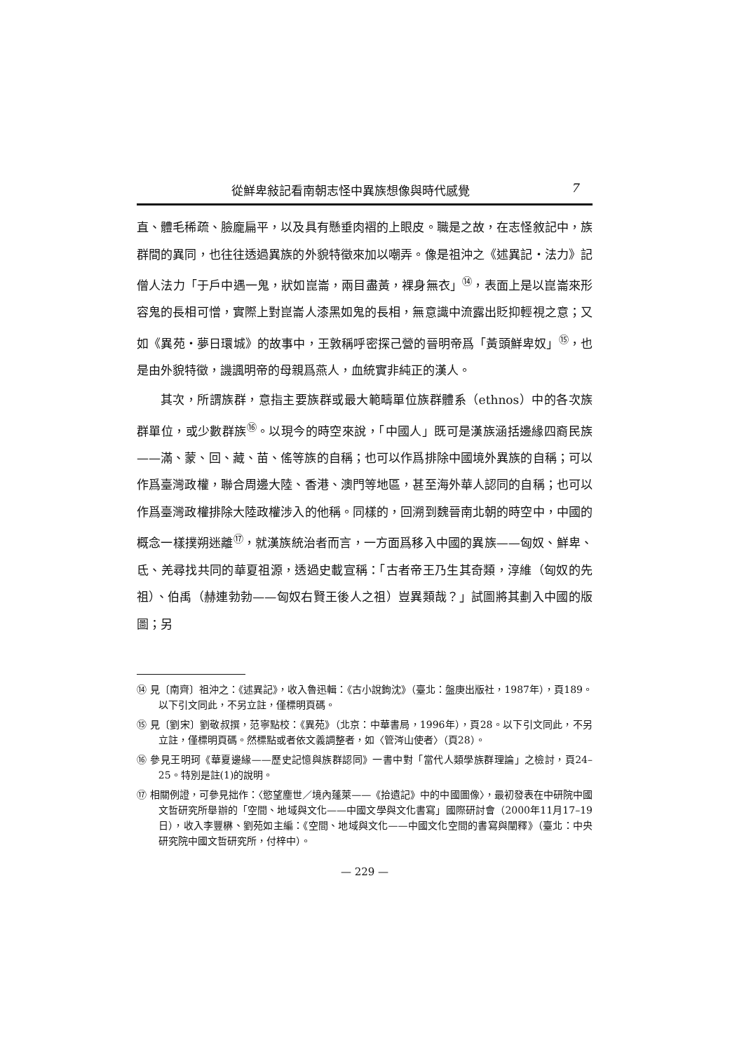從鮮卑敍記看南朝志怪中異族想像與時代感覺 7
直、體毛稀疏、臉龐扁平，以及具有懸垂肉褶的上眼皮。職是之故，在志怪敘記中，族群間的異同，也往往透過異族的外貌特徵來加以嘲弄。像是祖沖之《述異記・法力》記僧人法力「于戶中遇一鬼，狀如崑崙，兩目盡黃，裸身無衣」<sup>⑭</sup>，表面上是以崑崙來形容鬼的長相可憎，實際上對崑崙人漆黑如鬼的長相，無意識中流露出貶抑輕視之意；又如《異苑・夢日環城》的故事中，王敦稱呼密探己營的晉明帝爲「黃頭鮮卑奴」<sup>⑮</sup>，也是由外貌特徵，譏諷明帝的母親爲燕人，血統實非純正的漢人。
其次，所謂族群，意指主要族群或最大範疇單位族群體系（ethnos）中的各次族群單位，或少數群族<sup>⑯</sup>。以現今的時空來說，「中國人」既可是漢族涵括邊緣四裔民族——滿、蒙、回、藏、苗、傜等族的自稱；也可以作爲排除中國境外異族的自稱；可以作爲臺灣政權，聯合周邊大陸、香港、澳門等地區，甚至海外華人認同的自稱；也可以作爲臺灣政權排除大陸政權涉入的他稱。同樣的，回溯到魏晉南北朝的時空中，中國的概念一樣撲朔迷離<sup>⑰</sup>，就漢族統治者而言，一方面爲移入中國的異族——匈奴、鮮卑、氐、羌尋找共同的華夏祖源，透過史載宣稱：「古者帝王乃生其奇類，淳維（匈奴的先祖）、伯禹（赫連勃勃——匈奴右賢王後人之祖）豈異類哉？」試圖將其劃入中國的版圖；另
⑭ 見〔南齊〕祖沖之：《述異記》，收入魯迅輯：《古小說鉤沈》（臺北：盤庚出版社，1987年），頁189。以下引文同此，不另立註，僅標明頁碼。
⑮ 見〔劉宋〕劉敬叔撰，范寧點校：《異苑》（北京：中華書局，1996年），頁28。以下引文同此，不另立註，僅標明頁碼。然標點或者依文義調整者，如〈管涔山使者〉（頁28）。
⑯ 參見王明珂《華夏邊緣——歷史記憶與族群認同》一書中對「當代人類學族群理論」之檢討，頁24–25。特別是註(1)的說明。
⑰ 相關例證，可參見拙作：〈慾望塵世／境內蓬萊——《拾遺記》中的中國圖像〉，最初發表在中研院中國文哲研究所舉辦的「空間、地域與文化——中國文學與文化書寫」國際研討會（2000年11月17–19日），收入李豐楙、劉苑如主編：《空間、地域與文化——中國文化空間的書寫與闡釋》（臺北：中央研究院中國文哲研究所，付梓中）。
— 229 —